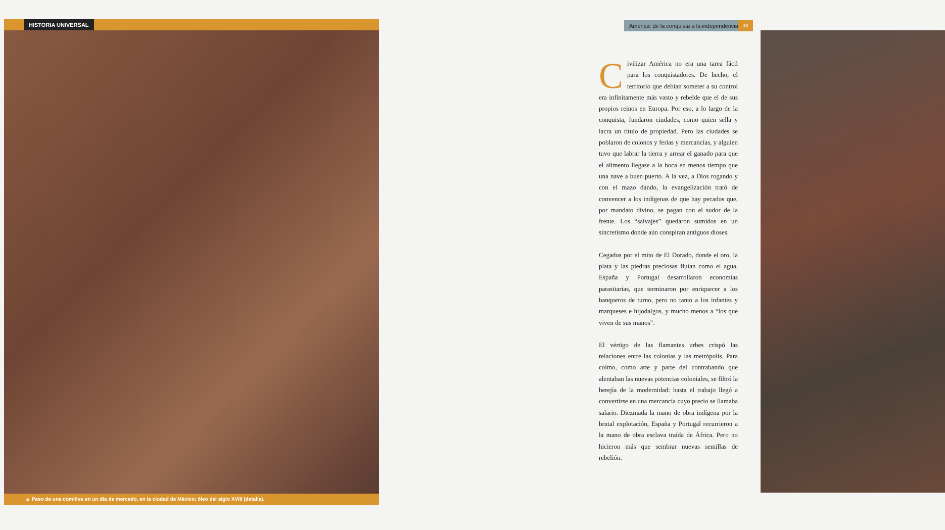HISTORIA UNIVERSAL
▲ Paso de una comitiva en un día de mercado, en la ciudad de México; óleo del siglo XVIII (detalle).
América: de la conquista a la independencia
33
Civilizar América no era una tarea fácil para los conquistadores. De hecho, el territorio que debían someter a su control era infinitamente más vasto y rebelde que el de sus propios reinos en Europa. Por eso, a lo largo de la conquista, fundaron ciudades, como quien sella y lacra un título de propiedad. Pero las ciudades se poblaron de colonos y ferias y mercancías, y alguien tuvo que labrar la tierra y arrear el ganado para que el alimento llegase a la boca en menos tiempo que una nave a buen puerto. A la vez, a Dios rogando y con el mazo dando, la evangelización trató de convencer a los indígenas de que hay pecados que, por mandato divino, se pagan con el sudor de la frente. Los “salvajes” quedaron sumidos en un sincretismo donde aún conspiran antiguos dioses.
Cegados por el mito de El Dorado, donde el oro, la plata y las piedras preciosas fluían como el agua, España y Portugal desarrollaron economías parasitarias, que terminaron por enriquecer a los banqueros de turno, pero no tanto a los infantes y marqueses e hijodalgos, y mucho menos a “los que viven de sus manos”.
El vértigo de las flamantes urbes crispó las relaciones entre las colonias y las metrópolis. Para colmo, como arte y parte del contrabando que alentaban las nuevas potencias coloniales, se filtró la herejía de la modernidad: hasta el trabajo llegó a convertirse en una mercancía cuyo precio se llamaba salario. Diezmada la mano de obra indígena por la brutal explotación, España y Portugal recurrieron a la mano de obra esclava traída de África. Pero no hicieron más que sembrar nuevas semillas de rebelión.